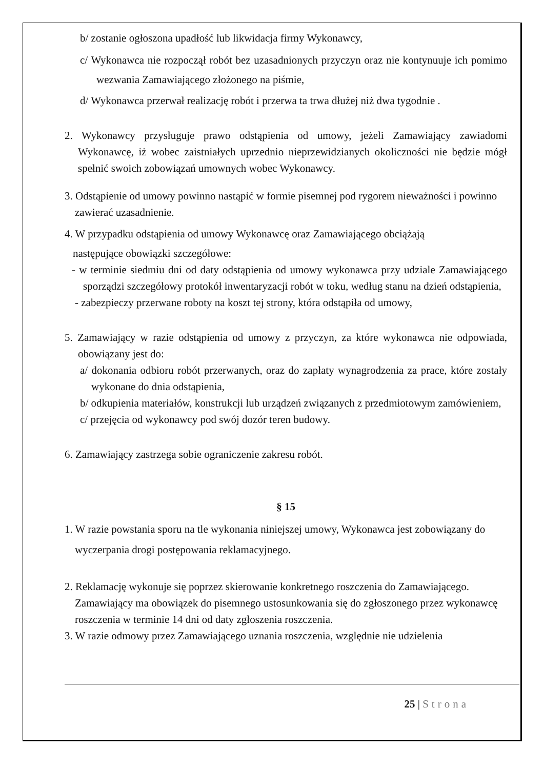b/ zostanie ogłoszona upadłość lub likwidacja firmy Wykonawcy,
c/ Wykonawca nie rozpoczął robót bez uzasadnionych przyczyn oraz nie kontynuuje ich pomimo wezwania Zamawiającego złożonego na piśmie,
d/ Wykonawca przerwał realizację robót i przerwa ta trwa dłużej niż dwa tygodnie .
2. Wykonawcy przysługuje prawo odstąpienia od umowy, jeżeli Zamawiający zawiadomi Wykonawcę, iż wobec zaistniałych uprzednio nieprzewidzianych okoliczności nie będzie mógł spełnić swoich zobowiązań umownych wobec Wykonawcy.
3. Odstąpienie od umowy powinno nastąpić w formie pisemnej pod rygorem nieważności i powinno zawierać uzasadnienie.
4. W przypadku odstąpienia od umowy Wykonawcę oraz Zamawiającego obciążają
następujące obowiązki szczegółowe:
- w terminie siedmiu dni od daty odstąpienia od umowy wykonawca przy udziale Zamawiającego sporządzi szczegółowy protokół inwentaryzacji robót w toku, według stanu na dzień odstąpienia,
- zabezpieczy przerwane roboty na koszt tej strony, która odstąpiła od umowy,
5. Zamawiający w razie odstąpienia od umowy z przyczyn, za które wykonawca nie odpowiada, obowiązany jest do:
a/ dokonania odbioru robót przerwanych, oraz do zapłaty wynagrodzenia za prace, które zostały wykonane do dnia odstąpienia,
b/ odkupienia materiałów, konstrukcji lub urządzeń związanych z przedmiotowym zamówieniem,
c/ przejęcia od wykonawcy pod swój dozór teren budowy.
6. Zamawiający zastrzega sobie ograniczenie zakresu robót.
§ 15
1. W razie powstania sporu na tle wykonania niniejszej umowy, Wykonawca jest zobowiązany do wyczerpania drogi postępowania reklamacyjnego.
2. Reklamację wykonuje się poprzez skierowanie konkretnego roszczenia do Zamawiającego.
Zamawiający ma obowiązek do pisemnego ustosunkowania się do zgłoszonego przez wykonawcę roszczenia w terminie 14 dni od daty zgłoszenia roszczenia.
3. W razie odmowy przez Zamawiającego uznania roszczenia, względnie nie udzielenia
25 | Strona